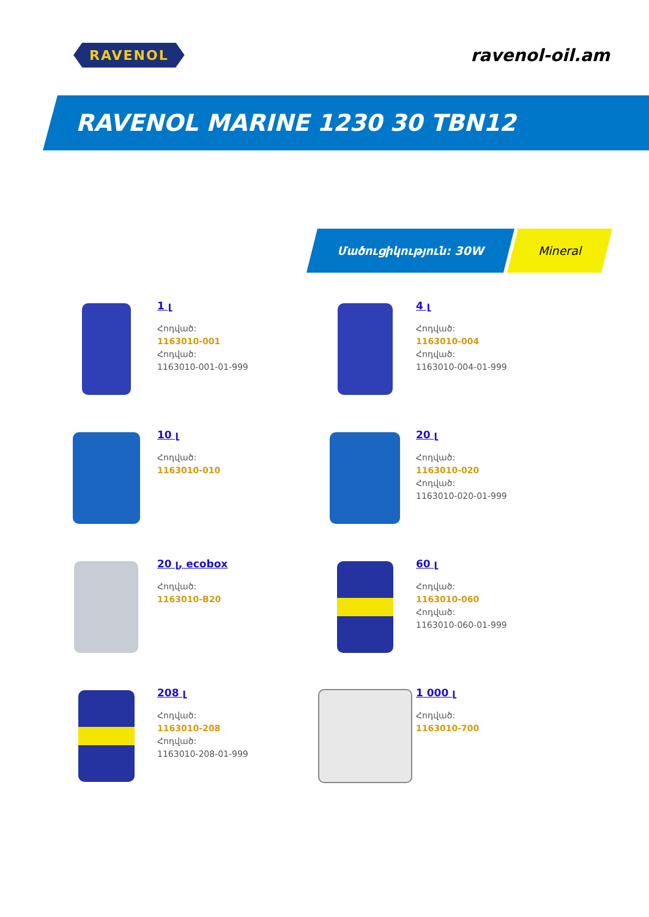RAVENOL
ravenol-oil.am
RAVENOL MARINE 1230 30 TBN12
Մածուցիկություն: 30W Mineral
1 լ
Հոդված:
1163010-001
Հոդված:
1163010-001-01-999
4 լ
Հոդված:
1163010-004
Հոդված:
1163010-004-01-999
10 լ
Հոդված:
1163010-010
20 լ
Հոդված:
1163010-020
Հոդված:
1163010-020-01-999
20 լ, ecobox
Հոդված:
1163010-B20
60 լ
Հոդված:
1163010-060
Հոդված:
1163010-060-01-999
208 լ
Հոդված:
1163010-208
Հոդված:
1163010-208-01-999
1 000 լ
Հոդված:
1163010-700